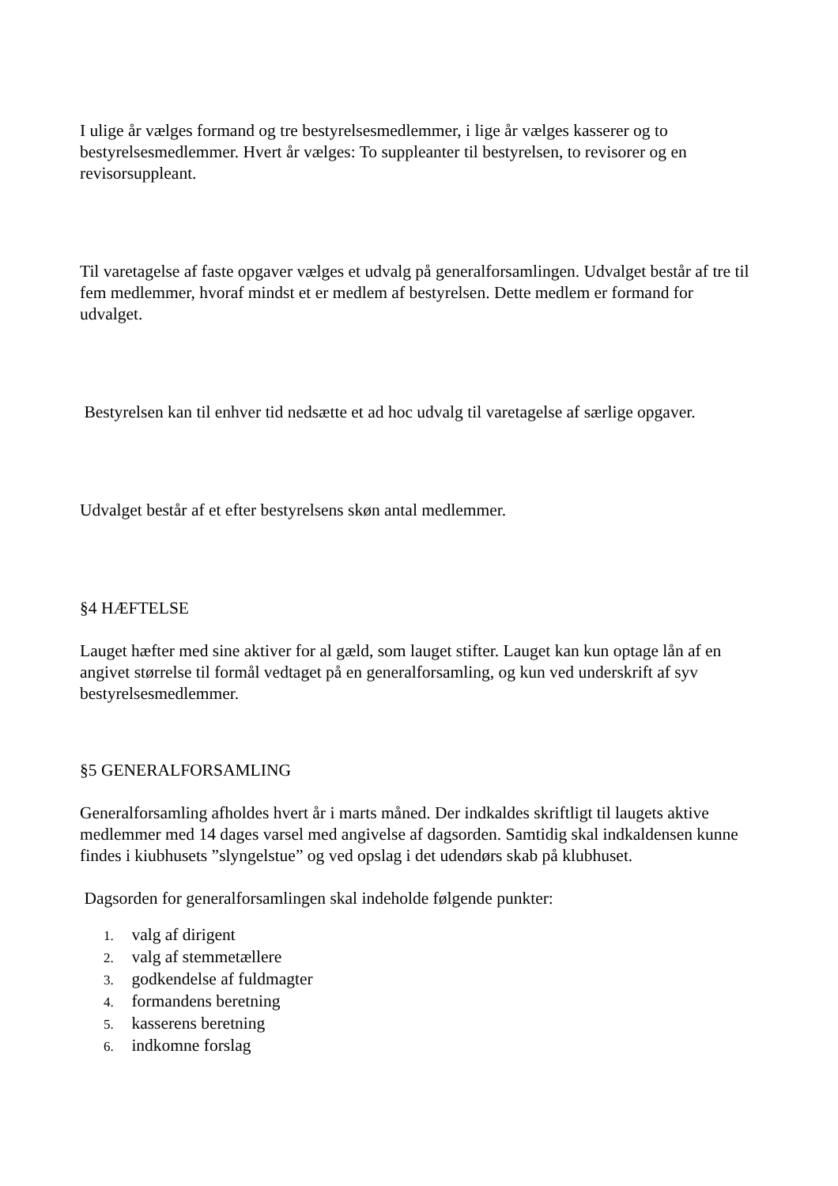I ulige år vælges formand og tre bestyrelsesmedlemmer, i lige år vælges kasserer og to bestyrelsesmedlemmer. Hvert år vælges: To suppleanter til bestyrelsen, to revisorer og en revisorsuppleant.
Til varetagelse af faste opgaver vælges et udvalg på generalforsamlingen. Udvalget består af tre til fem medlemmer, hvoraf mindst et er medlem af bestyrelsen. Dette medlem er formand for udvalget.
Bestyrelsen kan til enhver tid nedsætte et ad hoc udvalg til varetagelse af særlige opgaver.
Udvalget består af et efter bestyrelsens skøn antal medlemmer.
§4 HÆFTELSE
Lauget hæfter med sine aktiver for al gæld, som lauget stifter. Lauget kan kun optage lån af en angivet størrelse til formål vedtaget på en generalforsamling, og kun ved underskrift af syv bestyrelsesmedlemmer.
§5 GENERALFORSAMLING
Generalforsamling afholdes hvert år i marts måned. Der indkaldes skriftligt til laugets aktive medlemmer med 14 dages varsel med angivelse af dagsorden. Samtidig skal indkaldensen kunne findes i kiubhusets ”slyngelstue” og ved opslag i det udendørs skab på klubhuset.
Dagsorden for generalforsamlingen skal indeholde følgende punkter:
1. valg af dirigent
2. valg af stemmetællere
3. godkendelse af fuldmagter
4. formandens beretning
5. kasserens beretning
6. indkomne forslag